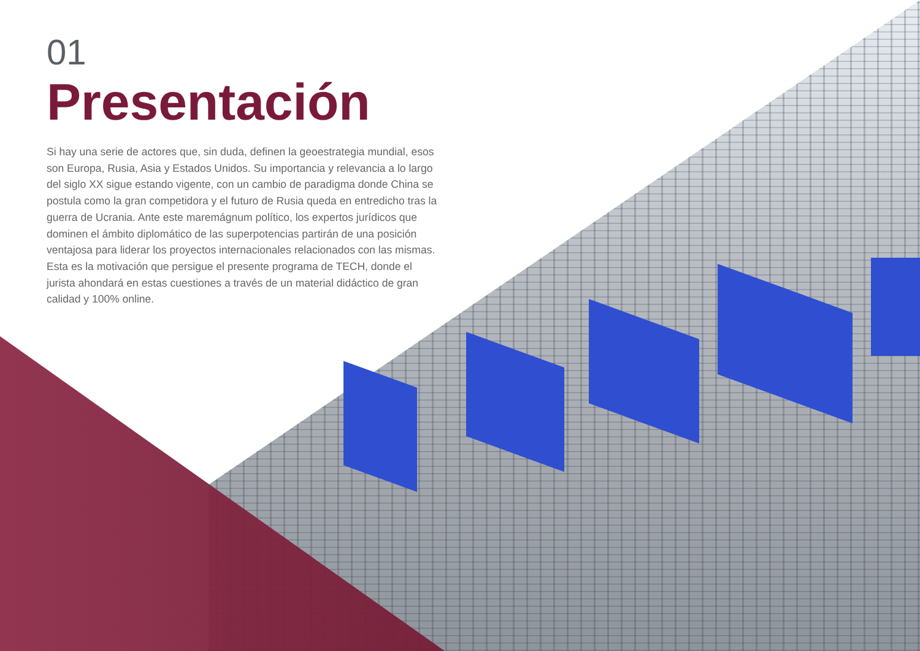01
Presentación
Si hay una serie de actores que, sin duda, definen la geoestrategia mundial, esos son Europa, Rusia, Asia y Estados Unidos. Su importancia y relevancia a lo largo del siglo XX sigue estando vigente, con un cambio de paradigma donde China se postula como la gran competidora y el futuro de Rusia queda en entredicho tras la guerra de Ucrania. Ante este maremágnum político, los expertos jurídicos que dominen el ámbito diplomático de las superpotencias partirán de una posición ventajosa para liderar los proyectos internacionales relacionados con las mismas. Esta es la motivación que persigue el presente programa de TECH, donde el jurista ahondará en estas cuestiones a través de un material didáctico de gran calidad y 100% online.